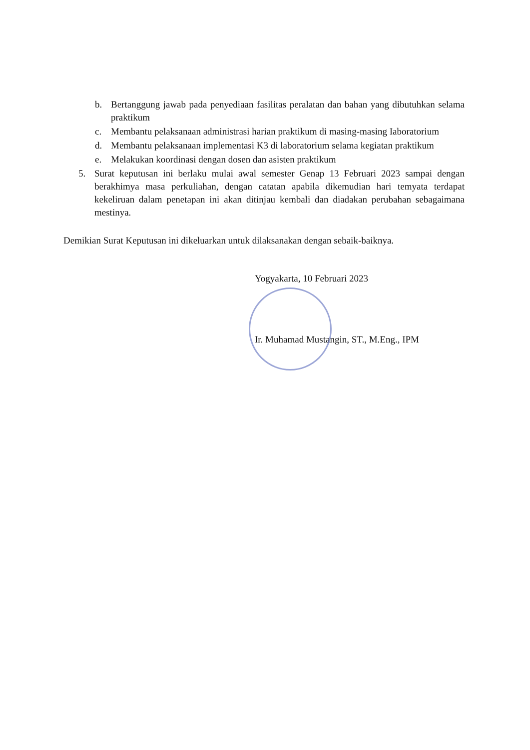b. Bertanggung jawab pada penyediaan fasilitas peralatan dan bahan yang dibutuhkan selama praktikum
c. Membantu pelaksanaan administrasi harian praktikum di masing-masing Iaboratorium
d. Membantu pelaksanaan implementasi K3 di laboratorium selama kegiatan praktikum
e. Melakukan koordinasi dengan dosen dan asisten praktikum
5. Surat keputusan ini berlaku mulai awal semester Genap 13 Februari 2023 sampai dengan berakhimya masa perkuliahan, dengan catatan apabila dikemudian hari temyata terdapat kekeliruan dalam penetapan ini akan ditinjau kembali dan diadakan perubahan sebagaimana mestinya.
Demikian Surat Keputusan ini dikeluarkan untuk dilaksanakan dengan sebaik-baiknya.
Yogyakarta, 10 Februari 2023
Ir. Muhamad Mustangin, ST., M.Eng., IPM